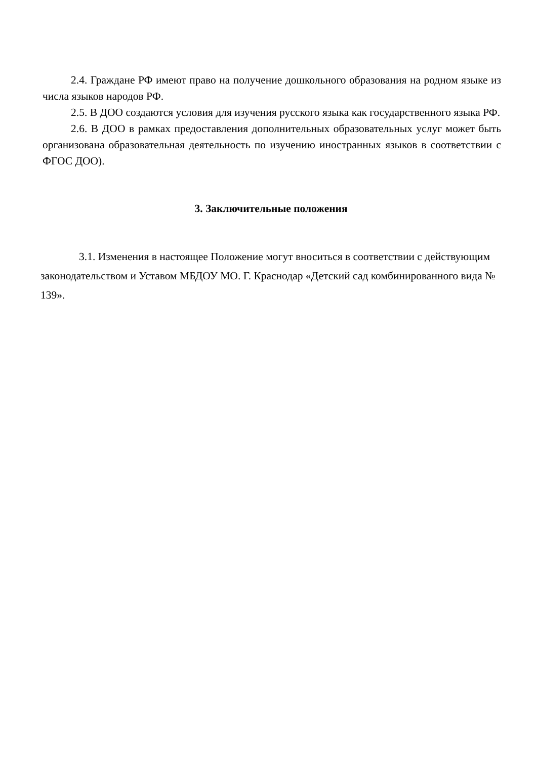2.4. Граждане РФ имеют право на получение дошкольного образования на родном языке из числа языков народов РФ.
2.5. В ДОО создаются условия для изучения русского языка как государственного языка РФ.
2.6. В ДОО в рамках предоставления дополнительных образовательных услуг может быть организована образовательная деятельность по изучению иностранных языков в соответствии с ФГОС ДОО).
3. Заключительные положения
3.1. Изменения в настоящее Положение могут вноситься в соответствии с действующим законодательством и Уставом МБДОУ МО. Г. Краснодар «Детский сад комбинированного вида № 139».